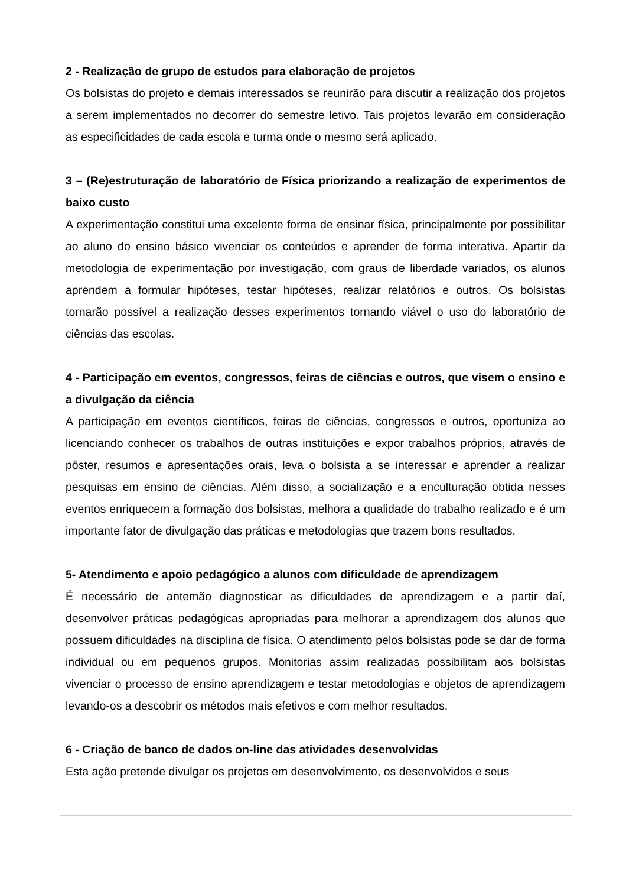2 - Realização de grupo de estudos para elaboração de projetos
Os bolsistas do projeto e demais interessados se reunirão para discutir a realização dos projetos a serem implementados no decorrer do semestre letivo. Tais projetos levarão em consideração as especificidades de cada escola e turma onde o mesmo será aplicado.
3 – (Re)estruturação de laboratório de Física priorizando a realização de experimentos de baixo custo
A experimentação constitui uma excelente forma de ensinar física, principalmente por possibilitar ao aluno do ensino básico vivenciar os conteúdos e aprender de forma interativa. Apartir da metodologia de experimentação por investigação, com graus de liberdade variados, os alunos aprendem a formular hipóteses, testar hipóteses, realizar relatórios e outros. Os bolsistas tornarão possível a realização desses experimentos tornando viável o uso do laboratório de ciências das escolas.
4 - Participação em eventos, congressos, feiras de ciências e outros, que visem o ensino e a divulgação da ciência
A participação em eventos científicos, feiras de ciências, congressos e outros, oportuniza ao licenciando conhecer os trabalhos de outras instituições e expor trabalhos próprios, através de pôster, resumos e apresentações orais, leva o bolsista a se interessar e aprender a realizar pesquisas em ensino de ciências. Além disso, a socialização e a enculturação obtida nesses eventos enriquecem a formação dos bolsistas, melhora a qualidade do trabalho realizado e é um importante fator de divulgação das práticas e metodologias que trazem bons resultados.
5- Atendimento e apoio pedagógico a alunos com dificuldade de aprendizagem
É necessário de antemão diagnosticar as dificuldades de aprendizagem e a partir daí, desenvolver práticas pedagógicas apropriadas para melhorar a aprendizagem dos alunos que possuem dificuldades na disciplina de física. O atendimento pelos bolsistas pode se dar de forma individual ou em pequenos grupos. Monitorias assim realizadas possibilitam aos bolsistas vivenciar o processo de ensino aprendizagem e testar metodologias e objetos de aprendizagem levando-os a descobrir os métodos mais efetivos e com melhor resultados.
6 - Criação de banco de dados on-line das atividades desenvolvidas
Esta ação pretende divulgar os projetos em desenvolvimento, os desenvolvidos e seus